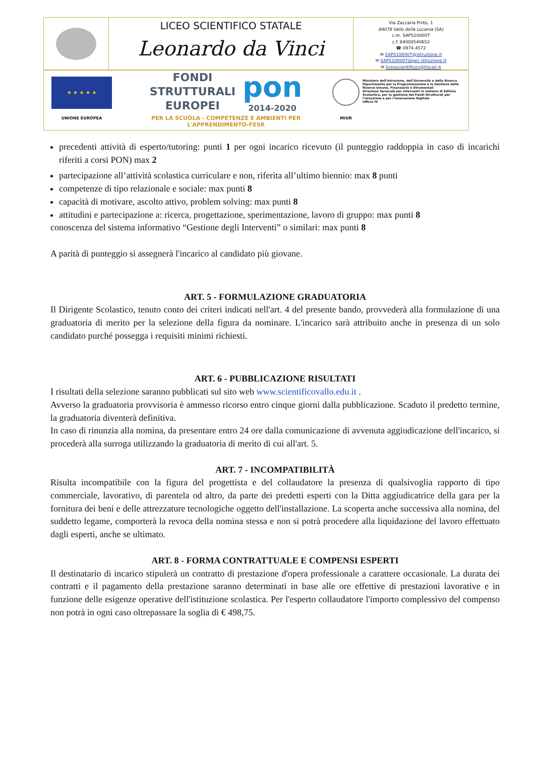LICEO SCIENTIFICO STATALE
Leonardo da Vinci
Via Zaccaria Pinto, 1
84078 Vallo della Lucania (SA)
c.m. SAPS10000T
c.f. 84000540652
☎ 0974.4572
✉ SAPS10000T@istruzione.it
✉ SAPS10000T@pec.istruzione.it
✉ liceoscientificov@tiscali.it
★ ★ ★ ★ ★
UNIONE EUROPEA
FONDI
STRUTTURALI
EUROPEI
pon
2014-2020
PER LA SCUOLA - COMPETENZE E AMBIENTI PER L'APPRENDIMENTO-FESR
MIUR
Ministero dell'Istruzione, dell'Università e della Ricerca
Dipartimento per la Programmazione e la Gestione delle Risorse Umane, Finanziarie e Strumentali
Direzione Generale per interventi in materia di Edilizia Scolastica, per la gestione dei Fondi Strutturali per l'istruzione e per l'innovazione Digitale
Ufficio IV
precedenti attività di esperto/tutoring: punti 1 per ogni incarico ricevuto (il punteggio raddoppia in caso di incarichi riferiti a corsi PON) max 2
partecipazione all’attività scolastica curriculare e non, riferita all’ultimo biennio: max 8 punti
competenze di tipo relazionale e sociale: max punti 8
capacità di motivare, ascolto attivo, problem solving: max punti 8
attitudini e partecipazione a: ricerca, progettazione, sperimentazione, lavoro di gruppo: max punti 8
conoscenza del sistema informativo “Gestione degli Interventi” o similari: max punti 8
A parità di punteggio si assegnerà l'incarico al candidato più giovane.
ART. 5 - FORMULAZIONE GRADUATORIA
Il Dirigente Scolastico, tenuto conto dei criteri indicati nell'art. 4 del presente bando, provvederà alla formulazione di una graduatoria di merito per la selezione della figura da nominare. L'incarico sarà attribuito anche in presenza di un solo candidato purché possegga i requisiti minimi richiesti.
ART. 6 - PUBBLICAZIONE RISULTATI
I risultati della selezione saranno pubblicati sul sito web www.scientificovallo.edu.it .
Avverso la graduatoria provvisoria è ammesso ricorso entro cinque giorni dalla pubblicazione. Scaduto il predetto termine, la graduatoria diventerà definitiva.
In caso di rinunzia alla nomina, da presentare entro 24 ore dalla comunicazione di avvenuta aggiudicazione dell'incarico, si procederà alla surroga utilizzando la graduatoria di merito di cui all'art. 5.
ART. 7 - INCOMPATIBILITÀ
Risulta incompatibile con la figura del progettista e del collaudatore la presenza di qualsivoglia rapporto di tipo commerciale, lavorativo, di parentela od altro, da parte dei predetti esperti con la Ditta aggiudicatrice della gara per la fornitura dei beni e delle attrezzature tecnologiche oggetto dell'installazione. La scoperta anche successiva alla nomina, del suddetto legame, comporterà la revoca della nomina stessa e non si potrà procedere alla liquidazione del lavoro effettuato dagli esperti, anche se ultimato.
ART. 8 - FORMA CONTRATTUALE E COMPENSI ESPERTI
Il destinatario di incarico stipulerà un contratto di prestazione d'opera professionale a carattere occasionale. La durata dei contratti e il pagamento della prestazione saranno determinati in base alle ore effettive di prestazioni lavorative e in funzione delle esigenze operative dell'istituzione scolastica. Per l'esperto collaudatore l'importo complessivo del compenso non potrà in ogni caso oltrepassare la soglia di € 498,75.